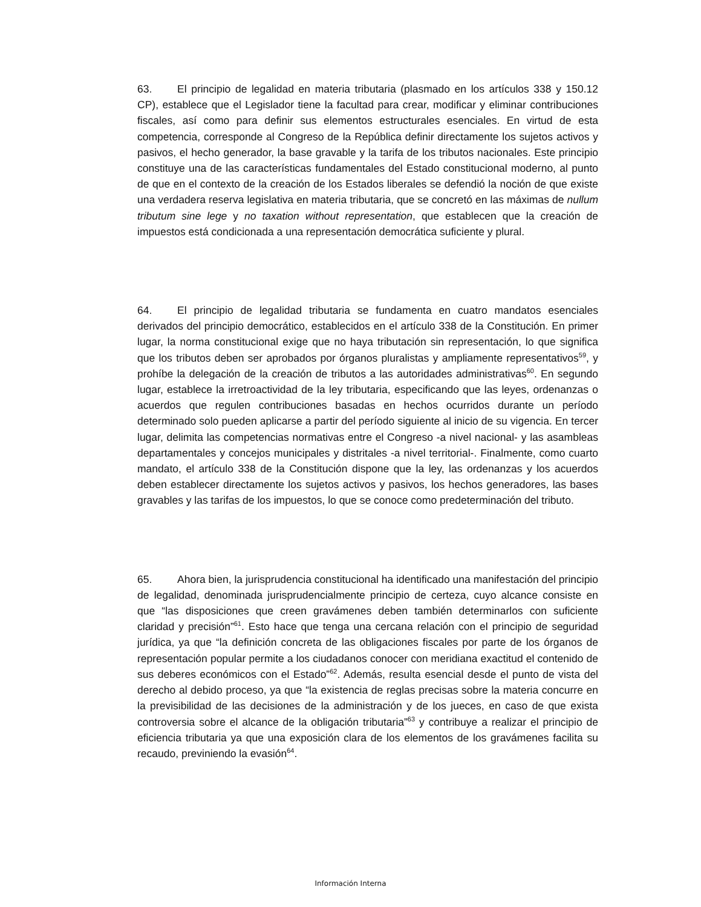63. El principio de legalidad en materia tributaria (plasmado en los artículos 338 y 150.12 CP), establece que el Legislador tiene la facultad para crear, modificar y eliminar contribuciones fiscales, así como para definir sus elementos estructurales esenciales. En virtud de esta competencia, corresponde al Congreso de la República definir directamente los sujetos activos y pasivos, el hecho generador, la base gravable y la tarifa de los tributos nacionales. Este principio constituye una de las características fundamentales del Estado constitucional moderno, al punto de que en el contexto de la creación de los Estados liberales se defendió la noción de que existe una verdadera reserva legislativa en materia tributaria, que se concretó en las máximas de nullum tributum sine lege y no taxation without representation, que establecen que la creación de impuestos está condicionada a una representación democrática suficiente y plural.
64. El principio de legalidad tributaria se fundamenta en cuatro mandatos esenciales derivados del principio democrático, establecidos en el artículo 338 de la Constitución. En primer lugar, la norma constitucional exige que no haya tributación sin representación, lo que significa que los tributos deben ser aprobados por órganos pluralistas y ampliamente representativos<sup>59</sup>, y prohíbe la delegación de la creación de tributos a las autoridades administrativas<sup>60</sup>. En segundo lugar, establece la irretroactividad de la ley tributaria, especificando que las leyes, ordenanzas o acuerdos que regulen contribuciones basadas en hechos ocurridos durante un período determinado solo pueden aplicarse a partir del período siguiente al inicio de su vigencia. En tercer lugar, delimita las competencias normativas entre el Congreso -a nivel nacional- y las asambleas departamentales y concejos municipales y distritales -a nivel territorial-. Finalmente, como cuarto mandato, el artículo 338 de la Constitución dispone que la ley, las ordenanzas y los acuerdos deben establecer directamente los sujetos activos y pasivos, los hechos generadores, las bases gravables y las tarifas de los impuestos, lo que se conoce como predeterminación del tributo.
65. Ahora bien, la jurisprudencia constitucional ha identificado una manifestación del principio de legalidad, denominada jurisprudencialmente principio de certeza, cuyo alcance consiste en que “las disposiciones que creen gravámenes deben también determinarlos con suficiente claridad y precisión”<sup>61</sup>. Esto hace que tenga una cercana relación con el principio de seguridad jurídica, ya que “la definición concreta de las obligaciones fiscales por parte de los órganos de representación popular permite a los ciudadanos conocer con meridiana exactitud el contenido de sus deberes económicos con el Estado”<sup>62</sup>. Además, resulta esencial desde el punto de vista del derecho al debido proceso, ya que “la existencia de reglas precisas sobre la materia concurre en la previsibilidad de las decisiones de la administración y de los jueces, en caso de que exista controversia sobre el alcance de la obligación tributaria”<sup>63</sup> y contribuye a realizar el principio de eficiencia tributaria ya que una exposición clara de los elementos de los gravámenes facilita su recaudo, previniendo la evasión<sup>64</sup>.
Información Interna